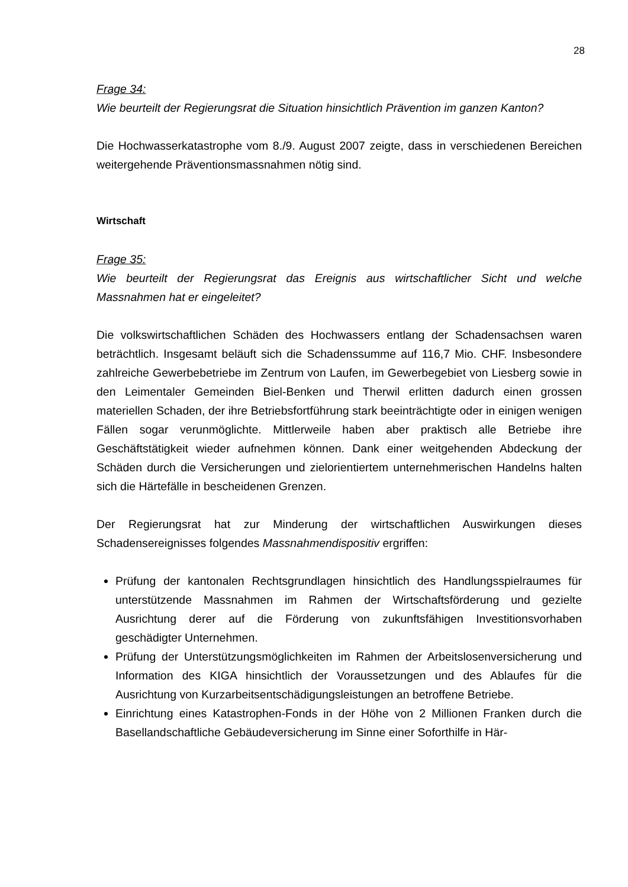28
Frage 34:
Wie beurteilt der Regierungsrat die Situation hinsichtlich Prävention im ganzen Kanton?
Die Hochwasserkatastrophe vom 8./9. August 2007 zeigte, dass in verschiedenen Bereichen weitergehende Präventionsmassnahmen nötig sind.
Wirtschaft
Frage 35:
Wie beurteilt der Regierungsrat das Ereignis aus wirtschaftlicher Sicht und welche Massnahmen hat er eingeleitet?
Die volkswirtschaftlichen Schäden des Hochwassers entlang der Schadensachsen waren beträchtlich. Insgesamt beläuft sich die Schadenssumme auf 116,7 Mio. CHF. Insbesondere zahlreiche Gewerbebetriebe im Zentrum von Laufen, im Gewerbegebiet von Liesberg sowie in den Leimentaler Gemeinden Biel-Benken und Therwil erlitten dadurch einen grossen materiellen Schaden, der ihre Betriebsfortführung stark beeinträchtigte oder in einigen wenigen Fällen sogar verunmöglichte. Mittlerweile haben aber praktisch alle Betriebe ihre Geschäftstätigkeit wieder aufnehmen können. Dank einer weitgehenden Abdeckung der Schäden durch die Versicherungen und zielorientiertem unternehmerischen Handelns halten sich die Härtefälle in bescheidenen Grenzen.
Der Regierungsrat hat zur Minderung der wirtschaftlichen Auswirkungen dieses Schadensereignisses folgendes Massnahmendispositiv ergriffen:
Prüfung der kantonalen Rechtsgrundlagen hinsichtlich des Handlungsspielraumes für unterstützende Massnahmen im Rahmen der Wirtschaftsförderung und gezielte Ausrichtung derer auf die Förderung von zukunftsfähigen Investitionsvorhaben geschädigter Unternehmen.
Prüfung der Unterstützungsmöglichkeiten im Rahmen der Arbeitslosenversicherung und Information des KIGA hinsichtlich der Voraussetzungen und des Ablaufes für die Ausrichtung von Kurzarbeitsentschädigungsleistungen an betroffene Betriebe.
Einrichtung eines Katastrophen-Fonds in der Höhe von 2 Millionen Franken durch die Basellandschaftliche Gebäudeversicherung im Sinne einer Soforthilfe in Här-